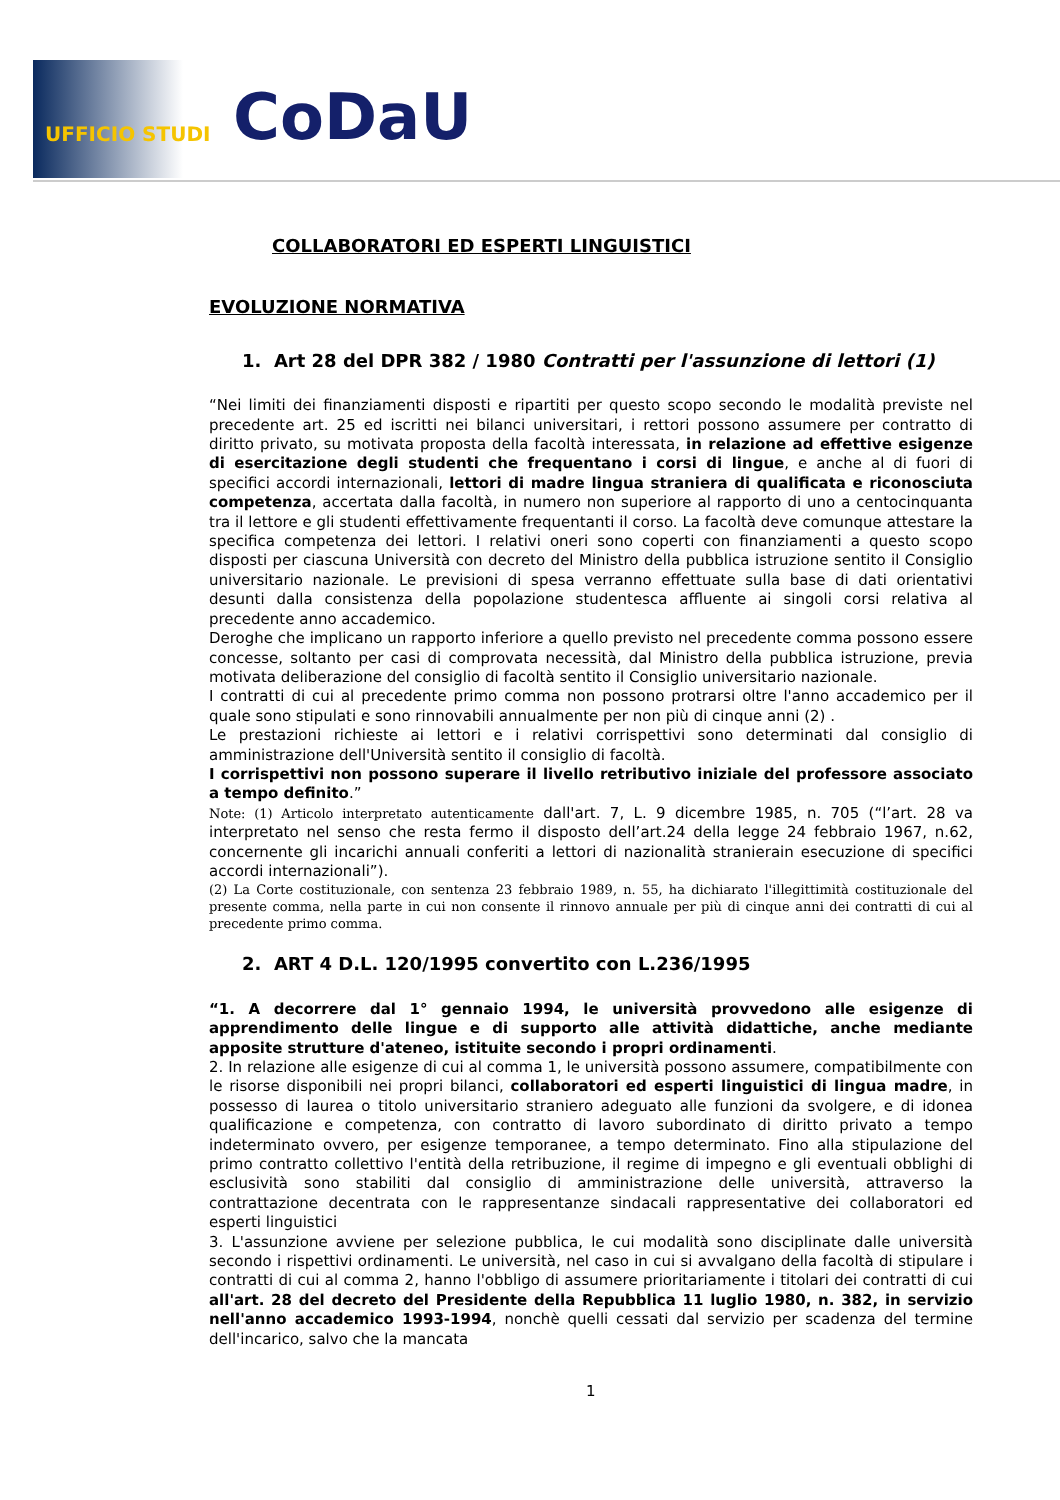UFFICIO STUDI CoDaU
COLLABORATORI ED ESPERTI LINGUISTICI
EVOLUZIONE NORMATIVA
1. Art 28 del DPR 382 / 1980 Contratti per l'assunzione di lettori (1)
“Nei limiti dei finanziamenti disposti e ripartiti per questo scopo secondo le modalità previste nel precedente art. 25 ed iscritti nei bilanci universitari, i rettori possono assumere per contratto di diritto privato, su motivata proposta della facoltà interessata, in relazione ad effettive esigenze di esercitazione degli studenti che frequentano i corsi di lingue, e anche al di fuori di specifici accordi internazionali, lettori di madre lingua straniera di qualificata e riconosciuta competenza, accertata dalla facoltà, in numero non superiore al rapporto di uno a centocinquanta tra il lettore e gli studenti effettivamente frequentanti il corso. La facoltà deve comunque attestare la specifica competenza dei lettori. I relativi oneri sono coperti con finanziamenti a questo scopo disposti per ciascuna Università con decreto del Ministro della pubblica istruzione sentito il Consiglio universitario nazionale. Le previsioni di spesa verranno effettuate sulla base di dati orientativi desunti dalla consistenza della popolazione studentesca affluente ai singoli corsi relativa al precedente anno accademico.
Deroghe che implicano un rapporto inferiore a quello previsto nel precedente comma possono essere concesse, soltanto per casi di comprovata necessità, dal Ministro della pubblica istruzione, previa motivata deliberazione del consiglio di facoltà sentito il Consiglio universitario nazionale.
I contratti di cui al precedente primo comma non possono protrarsi oltre l'anno accademico per il quale sono stipulati e sono rinnovabili annualmente per non più di cinque anni (2) .
Le prestazioni richieste ai lettori e i relativi corrispettivi sono determinati dal consiglio di amministrazione dell'Università sentito il consiglio di facoltà.
I corrispettivi non possono superare il livello retributivo iniziale del professore associato a tempo definito.”
Note: (1) Articolo interpretato autenticamente dall'art. 7, L. 9 dicembre 1985, n. 705 (“l’art. 28 va interpretato nel senso che resta fermo il disposto dell’art.24 della legge 24 febbraio 1967, n.62, concernente gli incarichi annuali conferiti a lettori di nazionalità stranierain esecuzione di specifici accordi internazionali”).
(2) La Corte costituzionale, con sentenza 23 febbraio 1989, n. 55, ha dichiarato l'illegittimità costituzionale del presente comma, nella parte in cui non consente il rinnovo annuale per più di cinque anni dei contratti di cui al precedente primo comma.
2. ART 4 D.L. 120/1995 convertito con L.236/1995
“1. A decorrere dal 1° gennaio 1994, le università provvedono alle esigenze di apprendimento delle lingue e di supporto alle attività didattiche, anche mediante apposite strutture d'ateneo, istituite secondo i propri ordinamenti.
2. In relazione alle esigenze di cui al comma 1, le università possono assumere, compatibilmente con le risorse disponibili nei propri bilanci, collaboratori ed esperti linguistici di lingua madre, in possesso di laurea o titolo universitario straniero adeguato alle funzioni da svolgere, e di idonea qualificazione e competenza, con contratto di lavoro subordinato di diritto privato a tempo indeterminato ovvero, per esigenze temporanee, a tempo determinato. Fino alla stipulazione del primo contratto collettivo l'entità della retribuzione, il regime di impegno e gli eventuali obblighi di esclusività sono stabiliti dal consiglio di amministrazione delle università, attraverso la contrattazione decentrata con le rappresentanze sindacali rappresentative dei collaboratori ed esperti linguistici
3. L'assunzione avviene per selezione pubblica, le cui modalità sono disciplinate dalle università secondo i rispettivi ordinamenti. Le università, nel caso in cui si avvalgano della facoltà di stipulare i contratti di cui al comma 2, hanno l'obbligo di assumere prioritariamente i titolari dei contratti di cui all'art. 28 del decreto del Presidente della Repubblica 11 luglio 1980, n. 382, in servizio nell'anno accademico 1993-1994, nonchè quelli cessati dal servizio per scadenza del termine dell'incarico, salvo che la mancata
1